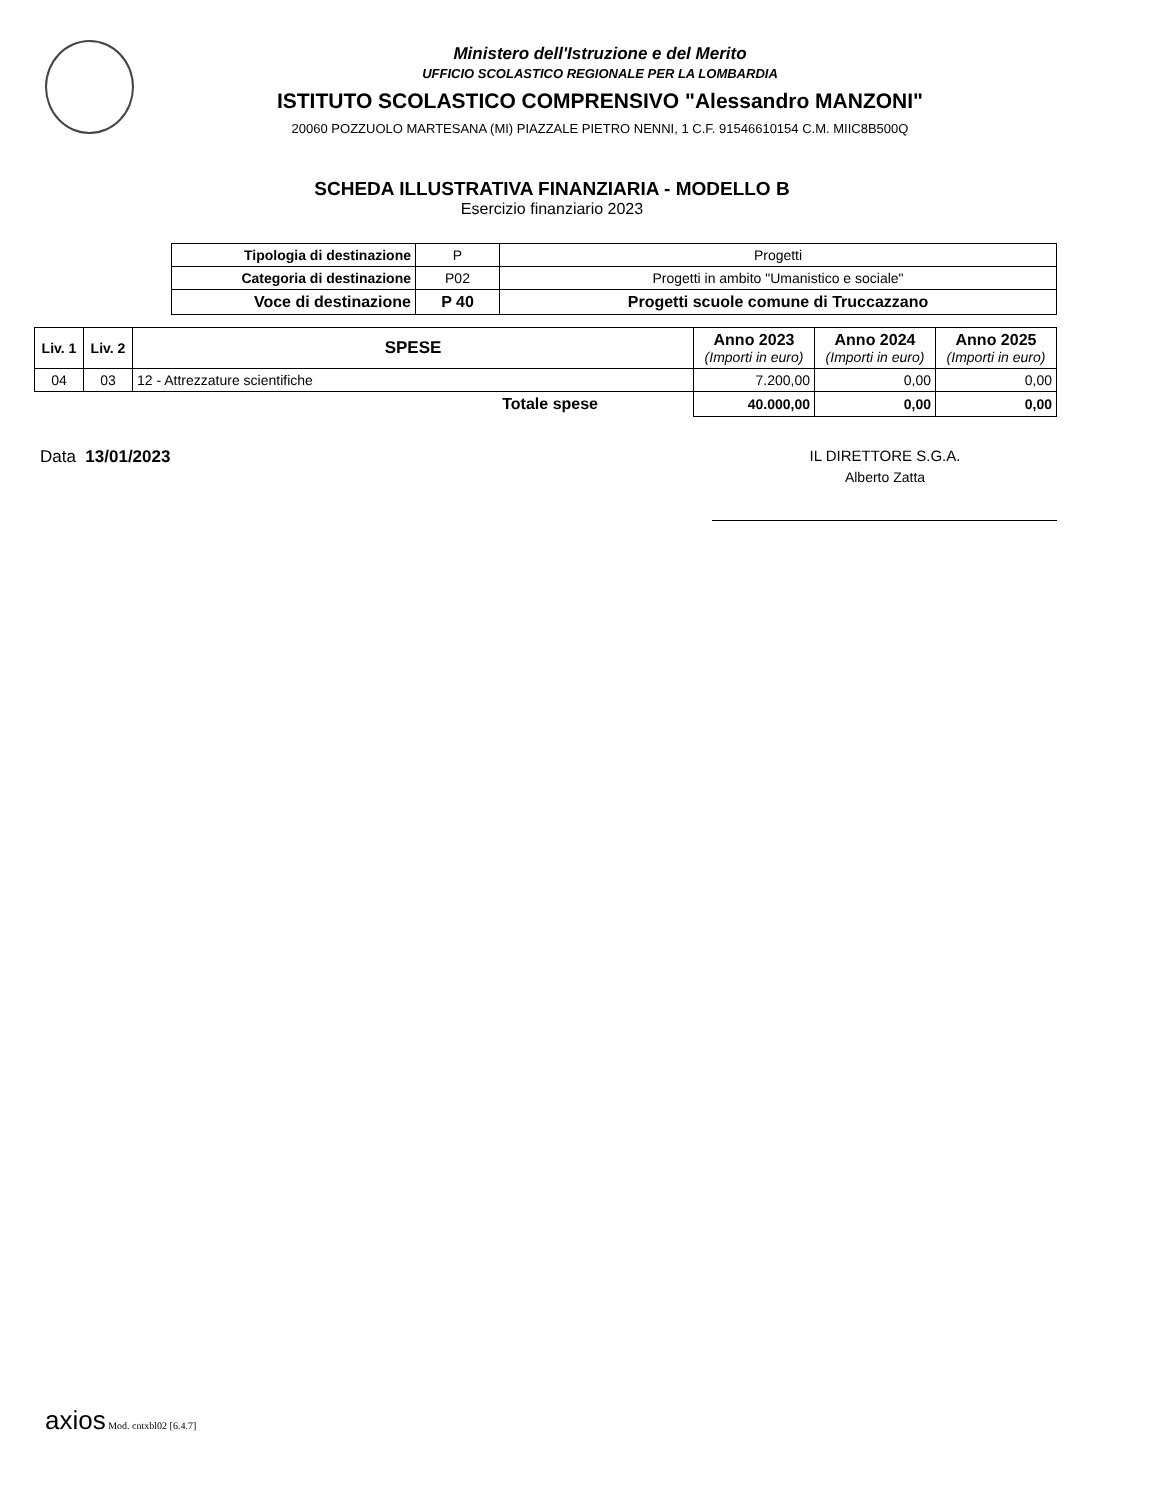Ministero dell'Istruzione e del Merito
UFFICIO SCOLASTICO REGIONALE PER LA LOMBARDIA
ISTITUTO SCOLASTICO COMPRENSIVO "Alessandro MANZONI"
20060 POZZUOLO MARTESANA (MI) PIAZZALE PIETRO NENNI, 1 C.F. 91546610154 C.M. MIIC8B500Q
SCHEDA ILLUSTRATIVA FINANZIARIA - MODELLO B
Esercizio finanziario 2023
| Tipologia di destinazione | P | Progetti |
| Categoria di destinazione | P02 | Progetti in ambito "Umanistico e sociale" |
| Voce di destinazione | P 40 | Progetti scuole comune di Truccazzano |
| Liv. 1 | Liv. 2 | SPESE | Anno 2023 (Importi in euro) | Anno 2024 (Importi in euro) | Anno 2025 (Importi in euro) |
| --- | --- | --- | --- | --- | --- |
| 04 | 03 | 12 - Attrezzature scientifiche | 7.200,00 | 0,00 | 0,00 |
| Totale spese | | | 40.000,00 | 0,00 | 0,00 |
Data 13/01/2023 IL DIRETTORE S.G.A.
Alberto Zatta
axios Mod. cntxbl02 [6.4.7]